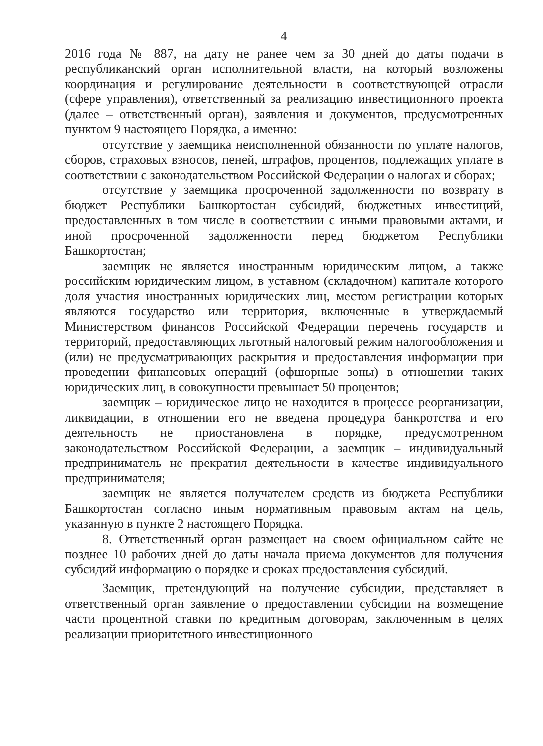4
2016 года № 887, на дату не ранее чем за 30 дней до даты подачи в республиканский орган исполнительной власти, на который возложены координация и регулирование деятельности в соответствующей отрасли (сфере управления), ответственный за реализацию инвестиционного проекта (далее – ответственный орган), заявления и документов, предусмотренных пунктом 9 настоящего Порядка, а именно:
отсутствие у заемщика неисполненной обязанности по уплате налогов, сборов, страховых взносов, пеней, штрафов, процентов, подлежащих уплате в соответствии с законодательством Российской Федерации о налогах и сборах;
отсутствие у заемщика просроченной задолженности по возврату в бюджет Республики Башкортостан субсидий, бюджетных инвестиций, предоставленных в том числе в соответствии с иными правовыми актами, и иной просроченной задолженности перед бюджетом Республики Башкортостан;
заемщик не является иностранным юридическим лицом, а также российским юридическим лицом, в уставном (складочном) капитале которого доля участия иностранных юридических лиц, местом регистрации которых являются государство или территория, включенные в утверждаемый Министерством финансов Российской Федерации перечень государств и территорий, предоставляющих льготный налоговый режим налогообложения и (или) не предусматривающих раскрытия и предоставления информации при проведении финансовых операций (офшорные зоны) в отношении таких юридических лиц, в совокупности превышает 50 процентов;
заемщик – юридическое лицо не находится в процессе реорганизации, ликвидации, в отношении его не введена процедура банкротства и его деятельность не приостановлена в порядке, предусмотренном законодательством Российской Федерации, а заемщик – индивидуальный предприниматель не прекратил деятельности в качестве индивидуального предпринимателя;
заемщик не является получателем средств из бюджета Республики Башкортостан согласно иным нормативным правовым актам на цель, указанную в пункте 2 настоящего Порядка.
8. Ответственный орган размещает на своем официальном сайте не позднее 10 рабочих дней до даты начала приема документов для получения субсидий информацию о порядке и сроках предоставления субсидий.
Заемщик, претендующий на получение субсидии, представляет в ответственный орган заявление о предоставлении субсидии на возмещение части процентной ставки по кредитным договорам, заключенным в целях реализации приоритетного инвестиционного